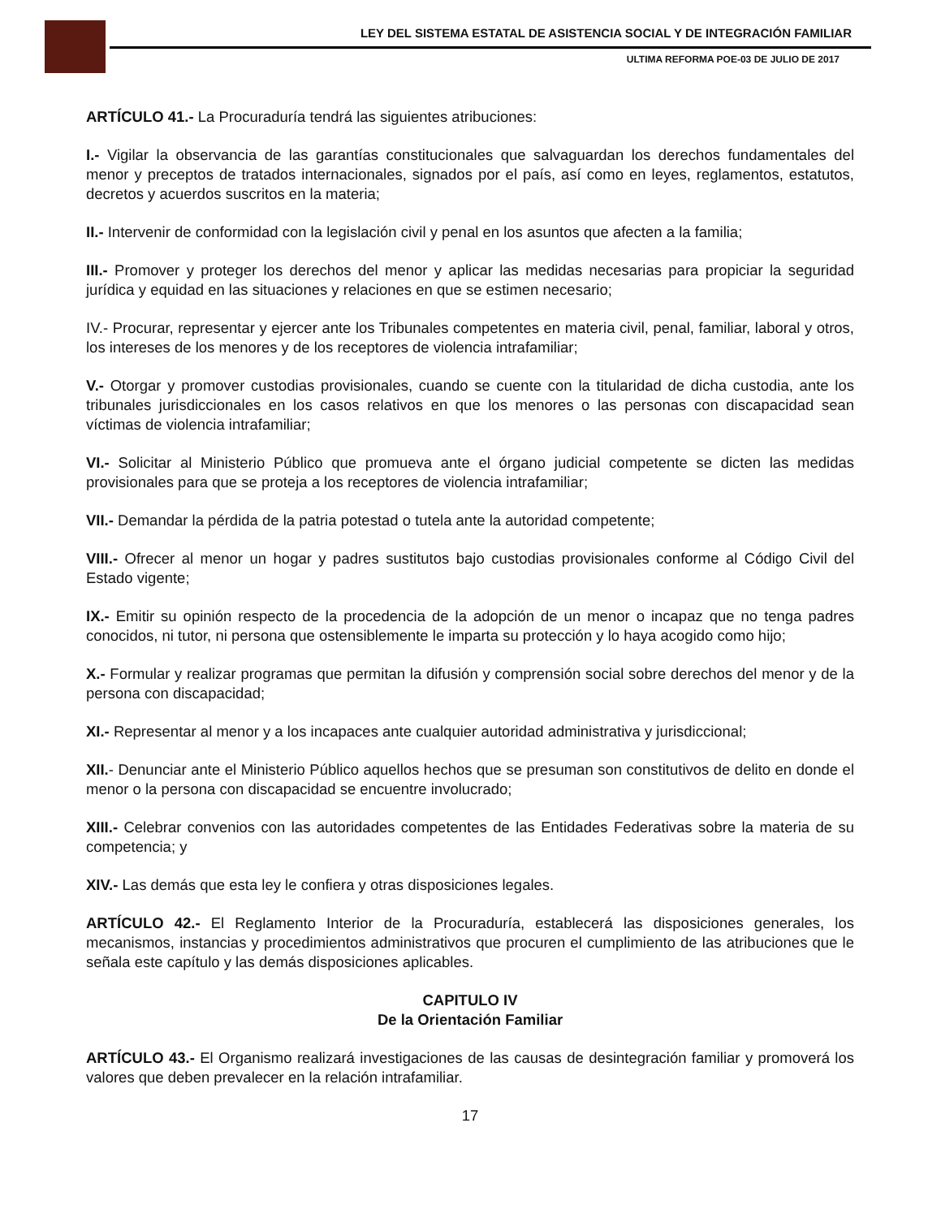LEY DEL SISTEMA ESTATAL DE ASISTENCIA SOCIAL Y DE INTEGRACIÓN FAMILIAR
ULTIMA REFORMA POE-03 DE JULIO DE 2017
ARTÍCULO 41.- La Procuraduría tendrá las siguientes atribuciones:
I.- Vigilar la observancia de las garantías constitucionales que salvaguardan los derechos fundamentales del menor y preceptos de tratados internacionales, signados por el país, así como en leyes, reglamentos, estatutos, decretos y acuerdos suscritos en la materia;
II.- Intervenir de conformidad con la legislación civil y penal en los asuntos que afecten a la familia;
III.- Promover y proteger los derechos del menor y aplicar las medidas necesarias para propiciar la seguridad jurídica y equidad en las situaciones y relaciones en que se estimen necesario;
IV.- Procurar, representar y ejercer ante los Tribunales competentes en materia civil, penal, familiar, laboral y otros, los intereses de los menores y de los receptores de violencia intrafamiliar;
V.- Otorgar y promover custodias provisionales, cuando se cuente con la titularidad de dicha custodia, ante los tribunales jurisdiccionales en los casos relativos en que los menores o las personas con discapacidad sean víctimas de violencia intrafamiliar;
VI.- Solicitar al Ministerio Público que promueva ante el órgano judicial competente se dicten las medidas provisionales para que se proteja a los receptores de violencia intrafamiliar;
VII.- Demandar la pérdida de la patria potestad o tutela ante la autoridad competente;
VIII.- Ofrecer al menor un hogar y padres sustitutos bajo custodias provisionales conforme al Código Civil del Estado vigente;
IX.- Emitir su opinión respecto de la procedencia de la adopción de un menor o incapaz que no tenga padres conocidos, ni tutor, ni persona que ostensiblemente le imparta su protección y lo haya acogido como hijo;
X.- Formular y realizar programas que permitan la difusión y comprensión social sobre derechos del menor y de la persona con discapacidad;
XI.- Representar al menor y a los incapaces ante cualquier autoridad administrativa y jurisdiccional;
XII.- Denunciar ante el Ministerio Público aquellos hechos que se presuman son constitutivos de delito en donde el menor o la persona con discapacidad se encuentre involucrado;
XIII.- Celebrar convenios con las autoridades competentes de las Entidades Federativas sobre la materia de su competencia; y
XIV.- Las demás que esta ley le confiera y otras disposiciones legales.
ARTÍCULO 42.- El Reglamento Interior de la Procuraduría, establecerá las disposiciones generales, los mecanismos, instancias y procedimientos administrativos que procuren el cumplimiento de las atribuciones que le señala este capítulo y las demás disposiciones aplicables.
CAPITULO IV
De la Orientación Familiar
ARTÍCULO 43.- El Organismo realizará investigaciones de las causas de desintegración familiar y promoverá los valores que deben prevalecer en la relación intrafamiliar.
17